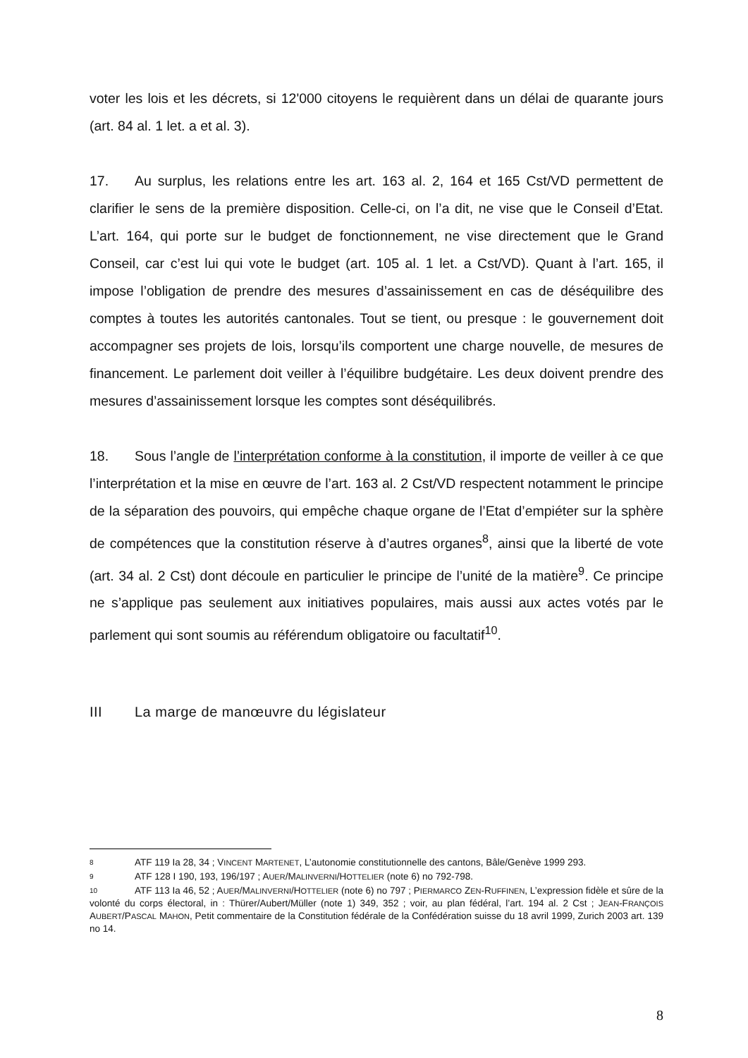voter les lois et les décrets, si 12'000 citoyens le requièrent dans un délai de quarante jours (art. 84 al. 1 let. a et al. 3).
17. Au surplus, les relations entre les art. 163 al. 2, 164 et 165 Cst/VD permettent de clarifier le sens de la première disposition. Celle-ci, on l’a dit, ne vise que le Conseil d’Etat. L’art. 164, qui porte sur le budget de fonctionnement, ne vise directement que le Grand Conseil, car c’est lui qui vote le budget (art. 105 al. 1 let. a Cst/VD). Quant à l’art. 165, il impose l’obligation de prendre des mesures d’assainissement en cas de déséquilibre des comptes à toutes les autorités cantonales. Tout se tient, ou presque : le gouvernement doit accompagner ses projets de lois, lorsqu’ils comportent une charge nouvelle, de mesures de financement. Le parlement doit veiller à l’équilibre budgétaire. Les deux doivent prendre des mesures d’assainissement lorsque les comptes sont déséquilibrés.
18. Sous l’angle de l’interprétation conforme à la constitution, il importe de veiller à ce que l’interprétation et la mise en œuvre de l’art. 163 al. 2 Cst/VD respectent notamment le principe de la séparation des pouvoirs, qui empêche chaque organe de l’Etat d’empiéter sur la sphère de compétences que la constitution réserve à d’autres organes<sup>8</sup>, ainsi que la liberté de vote (art. 34 al. 2 Cst) dont découle en particulier le principe de l’unité de la matière<sup>9</sup>. Ce principe ne s’applique pas seulement aux initiatives populaires, mais aussi aux actes votés par le parlement qui sont soumis au référendum obligatoire ou facultatif<sup>10</sup>.
III La marge de manœuvre du législateur
8 ATF 119 Ia 28, 34 ; VINCENT MARTENET, L’autonomie constitutionnelle des cantons, Bâle/Genève 1999 293.
9 ATF 128 I 190, 193, 196/197 ; AUER/MALINVERNI/HOTTELIER (note 6) no 792-798.
10 ATF 113 Ia 46, 52 ; AUER/MALINVERNI/HOTTELIER (note 6) no 797 ; PIERMARCO ZEN-RUFFINEN, L’expression fidèle et sûre de la volonté du corps électoral, in : Thürer/Aubert/Müller (note 1) 349, 352 ; voir, au plan fédéral, l’art. 194 al. 2 Cst ; JEAN-FRANÇOIS AUBERT/PASCAL MAHON, Petit commentaire de la Constitution fédérale de la Confédération suisse du 18 avril 1999, Zurich 2003 art. 139 no 14.
8